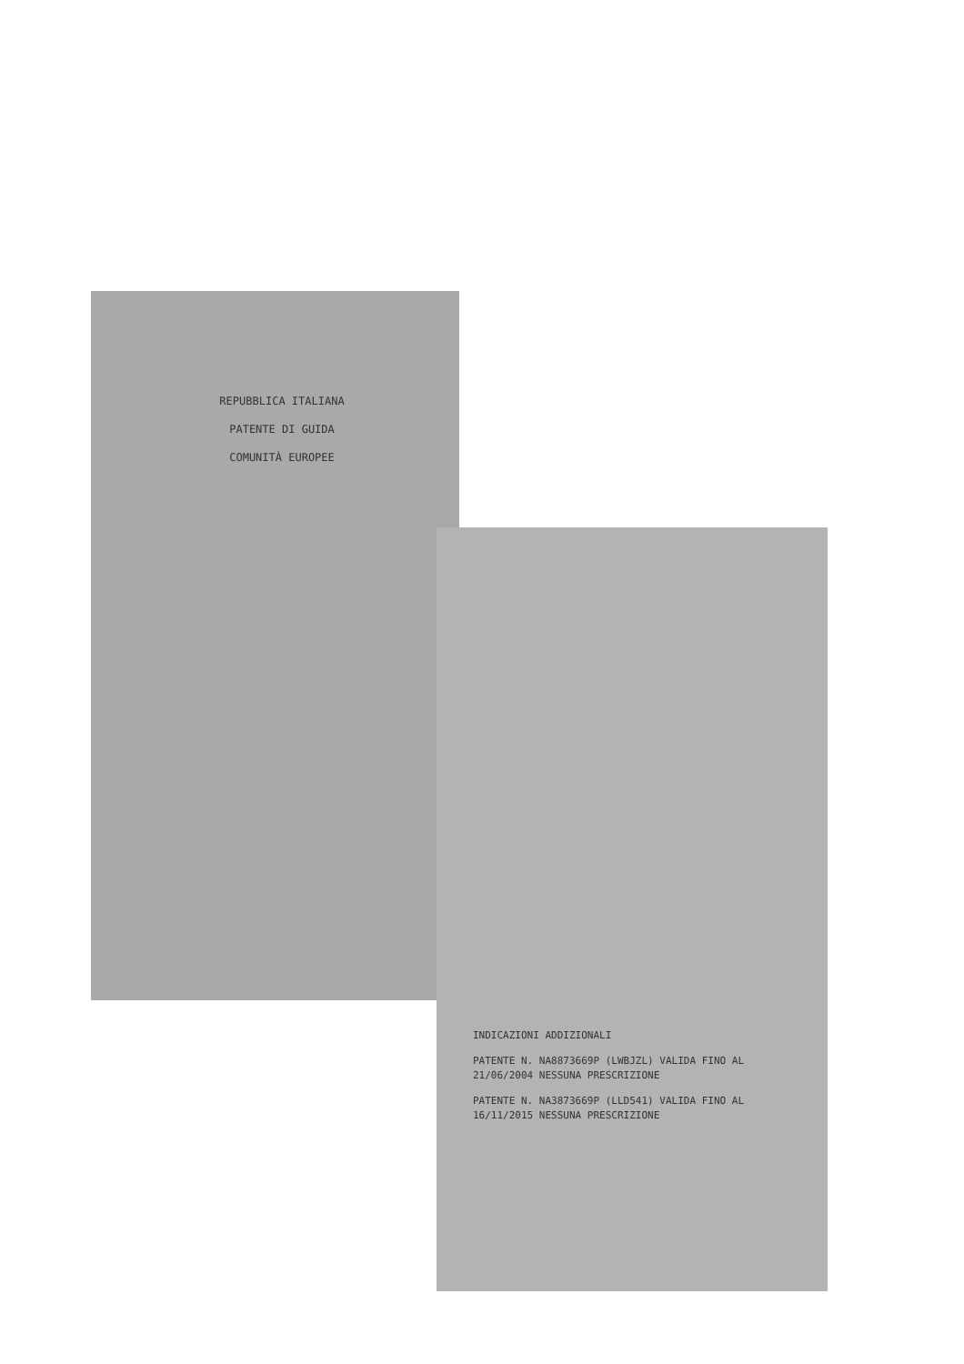REPUBBLICA ITALIANA
PATENTE DI GUIDA
COMUNITÀ EUROPEE
INDICAZIONI ADDIZIONALI
PATENTE N. NA8873669P (LWBJZL) VALIDA FINO AL 21/06/2004 NESSUNA PRESCRIZIONE
PATENTE N. NA3873669P (LLD541) VALIDA FINO AL 16/11/2015 NESSUNA PRESCRIZIONE